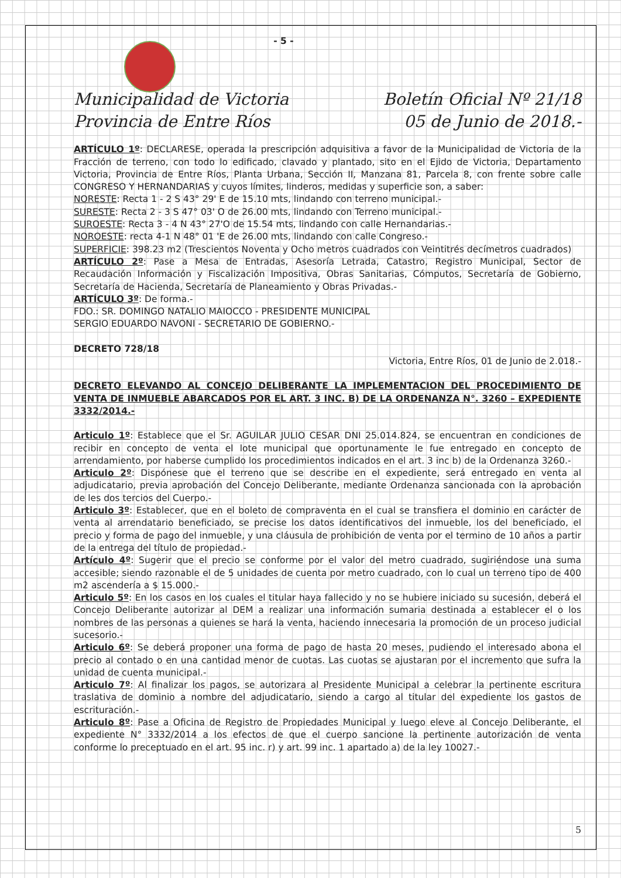- 5 -
Municipalidad de Victoria
Provincia de Entre Ríos
Boletín Oficial Nº 21/18
05 de Junio de 2018.-
ARTÍCULO 1º: DECLARESE, operada la prescripción adquisitiva a favor de la Municipalidad de Victoria de la Fracción de terreno, con todo lo edificado, clavado y plantado, sito en el Ejido de Victoria, Departamento Victoria, Provincia de Entre Ríos, Planta Urbana, Sección II, Manzana 81, Parcela 8, con frente sobre calle CONGRESO Y HERNANDARIAS y cuyos límites, linderos, medidas y superficie son, a saber:
NORESTE: Recta 1 - 2 S 43° 29' E de 15.10 mts, lindando con terreno municipal.-
SURESTE: Recta 2 - 3 S 47° 03' O de 26.00 mts, lindando con Terreno municipal.-
SUROESTE: Recta 3 - 4 N 43° 27'O de 15.54 mts, lindando con calle Hernandarias.-
NOROESTE: recta 4-1 N 48° 01 'E de 26.00 mts, lindando con calle Congreso.-
SUPERFICIE: 398.23 m2 (Trescientos Noventa y Ocho metros cuadrados con Veintitrés decímetros cuadrados)
ARTÍCULO 2º: Pase a Mesa de Entradas, Asesoría Letrada, Catastro, Registro Municipal, Sector de Recaudación Información y Fiscalización Impositiva, Obras Sanitarias, Cómputos, Secretaría de Gobierno, Secretaría de Hacienda, Secretaría de Planeamiento y Obras Privadas.-
ARTÍCULO 3º: De forma.-
FDO.: SR. DOMINGO NATALIO MAIOCCO - PRESIDENTE MUNICIPAL
SERGIO EDUARDO NAVONI - SECRETARIO DE GOBIERNO.-
DECRETO 728/18
Victoria, Entre Ríos, 01 de Junio de 2.018.-
DECRETO ELEVANDO AL CONCEJO DELIBERANTE LA IMPLEMENTACION DEL PROCEDIMIENTO DE VENTA DE INMUEBLE ABARCADOS POR EL ART. 3 INC. B) DE LA ORDENANZA N°. 3260 – EXPEDIENTE 3332/2014.-
Articulo 1º: Establece que el Sr. AGUILAR JULIO CESAR DNI 25.014.824, se encuentran en condiciones de recibir en concepto de venta el lote municipal que oportunamente le fue entregado en concepto de arrendamiento, por haberse cumplido los procedimientos indicados en el art. 3 inc b) de la Ordenanza 3260.-
Articulo 2º: Dispónese que el terreno que se describe en el expediente, será entregado en venta al adjudicatario, previa aprobación del Concejo Deliberante, mediante Ordenanza sancionada con la aprobación de les dos tercios del Cuerpo.-
Articulo 3º: Establecer, que en el boleto de compraventa en el cual se transfiera el dominio en carácter de venta al arrendatario beneficiado, se precise los datos identificativos del inmueble, los del beneficiado, el precio y forma de pago del inmueble, y una cláusula de prohibición de venta por el termino de 10 años a partir de la entrega del título de propiedad.-
Artículo 4º: Sugerir que el precio se conforme por el valor del metro cuadrado, sugiriéndose una suma accesible; siendo razonable el de 5 unidades de cuenta por metro cuadrado, con lo cual un terreno tipo de 400 m2 ascendería a $ 15.000.-
Articulo 5º: En los casos en los cuales el titular haya fallecido y no se hubiere iniciado su sucesión, deberá el Concejo Deliberante autorizar al DEM a realizar una información sumaria destinada a establecer el o los nombres de las personas a quienes se hará la venta, haciendo innecesaria la promoción de un proceso judicial sucesorio.-
Articulo 6º: Se deberá proponer una forma de pago de hasta 20 meses, pudiendo el interesado abona el precio al contado o en una cantidad menor de cuotas. Las cuotas se ajustaran por el incremento que sufra la unidad de cuenta municipal.-
Articulo 7º: Al finalizar los pagos, se autorizara al Presidente Municipal a celebrar la pertinente escritura traslativa de dominio a nombre del adjudicatario, siendo a cargo al titular del expediente los gastos de escrituración.-
Articulo 8º: Pase a Oficina de Registro de Propiedades Municipal y luego eleve al Concejo Deliberante, el expediente N° 3332/2014 a los efectos de que el cuerpo sancione la pertinente autorización de venta conforme lo preceptuado en el art. 95 inc. r) y art. 99 inc. 1 apartado a) de la ley 10027.-
5